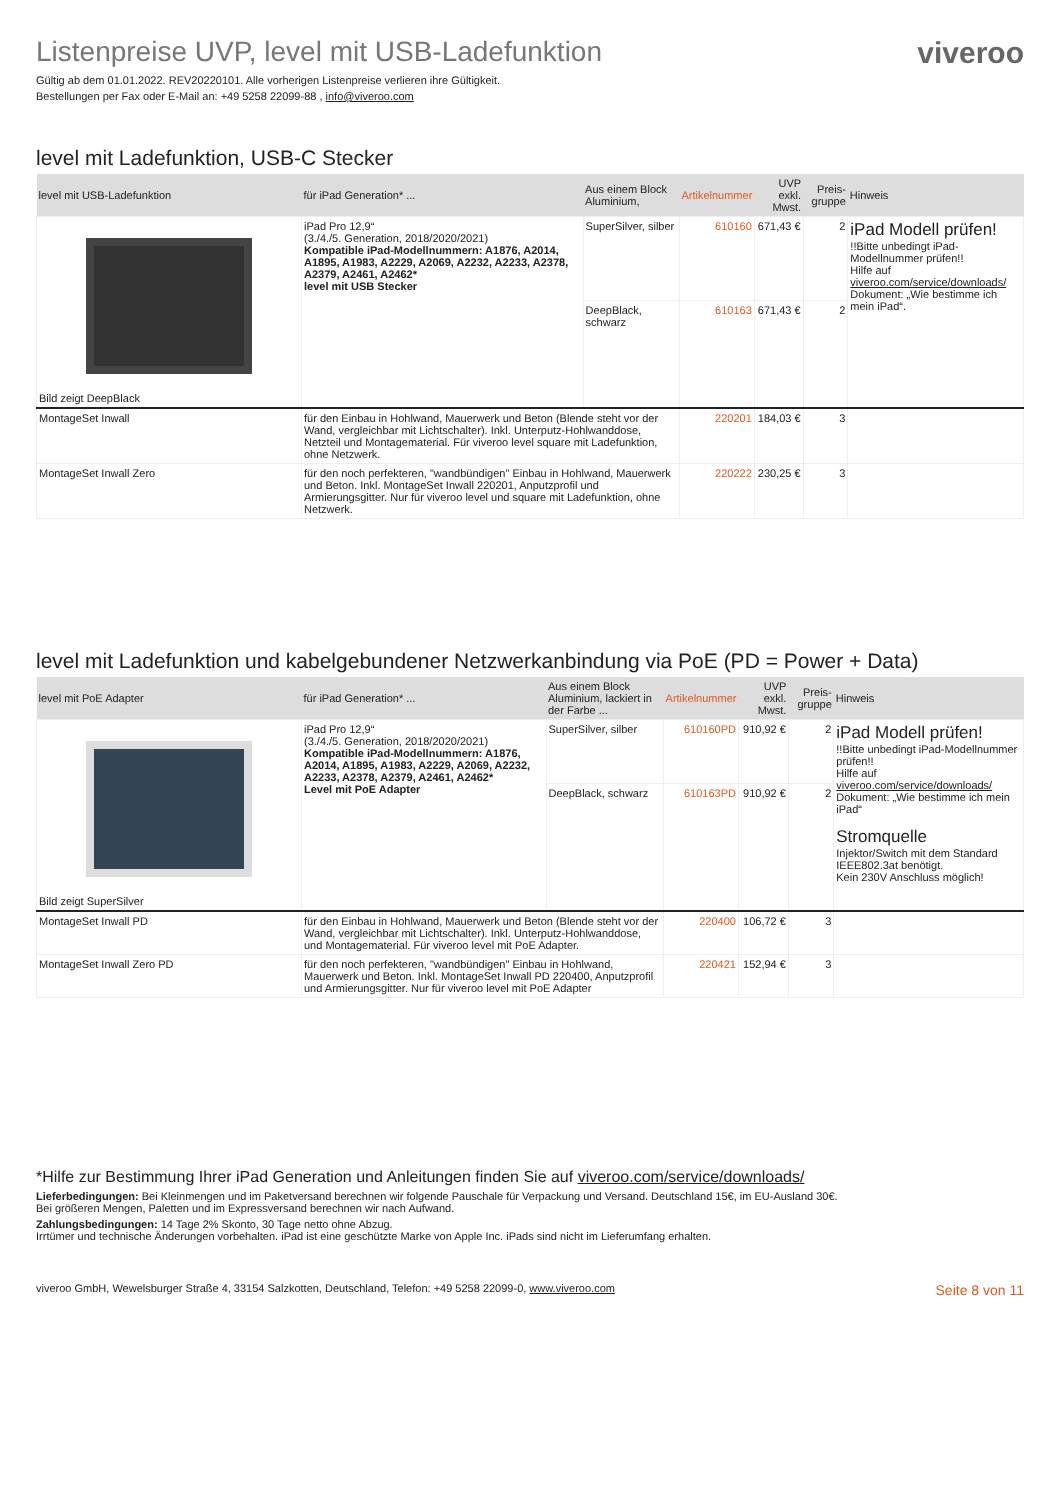Listenpreise UVP, level mit USB-Ladefunktion viveroo
Gültig ab dem 01.01.2022. REV20220101. Alle vorherigen Listenpreise verlieren ihre Gültigkeit.
Bestellungen per Fax oder E-Mail an: +49 5258 22099-88 , info@viveroo.com
level mit Ladefunktion, USB-C Stecker
| level mit USB-Ladefunktion | für iPad Generation* ... | Aus einem Block Aluminium, | Artikelnummer | UVP exkl. Mwst. | Preis-gruppe | Hinweis |
| --- | --- | --- | --- | --- | --- | --- |
| Bild zeigt DeepBlack | iPad Pro 12,9“ (3./4./5. Generation, 2018/2020/2021) Kompatible iPad-Modellnummern: A1876, A2014, A1895, A1983, A2229, A2069, A2232, A2233, A2378, A2379, A2461, A2462* level mit USB Stecker | SuperSilver, silber | 610160 | 671,43 € | 2 | iPad Modell prüfen! !!Bitte unbedingt iPad-Modellnummer prüfen!! Hilfe auf viveroo.com/service/downloads/ Dokument: „Wie bestimme ich mein iPad“. |
| | | DeepBlack, schwarz | 610163 | 671,43 € | 2 | |
| MontageSet Inwall | für den Einbau in Hohlwand, Mauerwerk und Beton (Blende steht vor der Wand, vergleichbar mit Lichtschalter). Inkl. Unterputz-Hohlwanddose, Netzteil und Montagematerial. Für viveroo level square mit Ladefunktion, ohne Netzwerk. | | 220201 | 184,03 € | 3 | |
| MontageSet Inwall Zero | für den noch perfekteren, "wandbündigen" Einbau in Hohlwand, Mauerwerk und Beton. Inkl. MontageSet Inwall 220201, Anputzprofil und Armierungsgitter. Nur für viveroo level und square mit Ladefunktion, ohne Netzwerk. | | 220222 | 230,25 € | 3 | |
level mit Ladefunktion und kabelgebundener Netzwerkanbindung via PoE (PD = Power + Data)
| level mit PoE Adapter | für iPad Generation* ... | Aus einem Block Aluminium, lackiert in der Farbe ... | Artikelnummer | UVP exkl. Mwst. | Preis-gruppe | Hinweis |
| --- | --- | --- | --- | --- | --- | --- |
| Bild zeigt SuperSilver | iPad Pro 12,9“ (3./4./5. Generation, 2018/2020/2021) Kompatible iPad-Modellnummern: A1876, A2014, A1895, A1983, A2229, A2069, A2232, A2233, A2378, A2379, A2461, A2462* Level mit PoE Adapter | SuperSilver, silber | 610160PD | 910,92 € | 2 | iPad Modell prüfen! !!Bitte unbedingt iPad-Modellnummer prüfen!! Hilfe auf viveroo.com/service/downloads/ Dokument: „Wie bestimme ich mein iPad“ Stromquelle Injektor/Switch mit dem Standard IEEE802.3at benötigt. Kein 230V Anschluss möglich! |
| | | DeepBlack, schwarz | 610163PD | 910,92 € | 2 | |
| MontageSet Inwall PD | für den Einbau in Hohlwand, Mauerwerk und Beton (Blende steht vor der Wand, vergleichbar mit Lichtschalter). Inkl. Unterputz-Hohlwanddose, und Montagematerial. Für viveroo level mit PoE Adapter. | | 220400 | 106,72 € | 3 | |
| MontageSet Inwall Zero PD | für den noch perfekteren, "wandbündigen" Einbau in Hohlwand, Mauerwerk und Beton. Inkl. MontageSet Inwall PD 220400, Anputzprofil und Armierungsgitter. Nur für viveroo level mit PoE Adapter | | 220421 | 152,94 € | 3 | |
*Hilfe zur Bestimmung Ihrer iPad Generation und Anleitungen finden Sie auf viveroo.com/service/downloads/
Lieferbedingungen: Bei Kleinmengen und im Paketversand berechnen wir folgende Pauschale für Verpackung und Versand. Deutschland 15€, im EU-Ausland 30€.
Bei größeren Mengen, Paletten und im Expressversand berechnen wir nach Aufwand.
Zahlungsbedingungen: 14 Tage 2% Skonto, 30 Tage netto ohne Abzug.
Irrtümer und technische Änderungen vorbehalten. iPad ist eine geschützte Marke von Apple Inc. iPads sind nicht im Lieferumfang erhalten.
viveroo GmbH, Wewelsburger Straße 4, 33154 Salzkotten, Deutschland, Telefon: +49 5258 22099-0, www.viveroo.com Seite 8 von 11